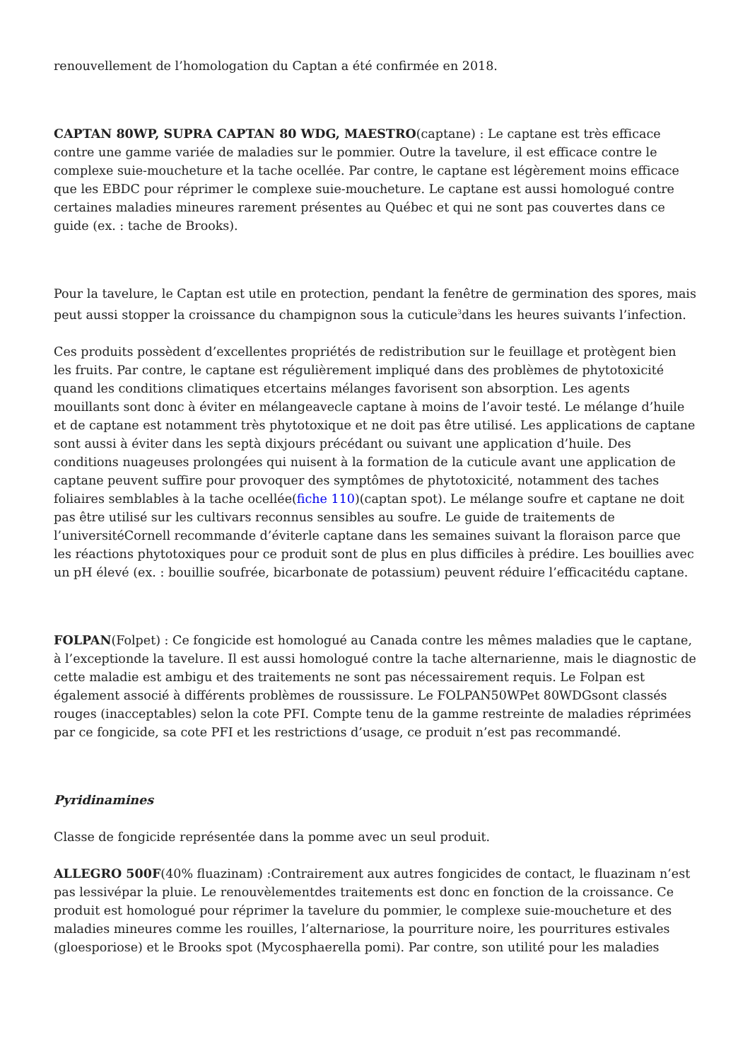renouvellement de l’homologation du Captan a été confirmée en 2018.
CAPTAN 80WP, SUPRA CAPTAN 80 WDG, MAESTRO(captane) : Le captane est très efficace contre une gamme variée de maladies sur le pommier. Outre la tavelure, il est efficace contre le complexe suie-moucheture et la tache ocellée. Par contre, le captane est légèrement moins efficace que les EBDC pour réprimer le complexe suie-moucheture. Le captane est aussi homologué contre certaines maladies mineures rarement présentes au Québec et qui ne sont pas couvertes dans ce guide (ex. : tache de Brooks).
Pour la tavelure, le Captan est utile en protection, pendant la fenêtre de germination des spores, mais peut aussi stopper la croissance du champignon sous la cuticule<sup>3</sup>dans les heures suivants l’infection.
Ces produits possèdent d’excellentes propriétés de redistribution sur le feuillage et protègent bien les fruits. Par contre, le captane est régulièrement impliqué dans des problèmes de phytotoxicité quand les conditions climatiques etcertains mélanges favorisent son absorption. Les agents mouillants sont donc à éviter en mélangeavecle captane à moins de l’avoir testé. Le mélange d’huile et de captane est notamment très phytotoxique et ne doit pas être utilisé. Les applications de captane sont aussi à éviter dans les septà dixjours précédant ou suivant une application d’huile. Des conditions nuageuses prolongées qui nuisent à la formation de la cuticule avant une application de captane peuvent suffire pour provoquer des symptômes de phytotoxicité, notamment des taches foliaires semblables à la tache ocellée(fiche 110)(captan spot). Le mélange soufre et captane ne doit pas être utilisé sur les cultivars reconnus sensibles au soufre. Le guide de traitements de l’universitéCornell recommande d’éviterle captane dans les semaines suivant la floraison parce que les réactions phytotoxiques pour ce produit sont de plus en plus difficiles à prédire. Les bouillies avec un pH élevé (ex. : bouillie soufrée, bicarbonate de potassium) peuvent réduire l’efficacitédu captane.
FOLPAN(Folpet) : Ce fongicide est homologué au Canada contre les mêmes maladies que le captane, à l’exceptionde la tavelure. Il est aussi homologué contre la tache alternarienne, mais le diagnostic de cette maladie est ambigu et des traitements ne sont pas nécessairement requis. Le Folpan est également associé à différents problèmes de roussissure. Le FOLPAN50WPet 80WDGsont classés rouges (inacceptables) selon la cote PFI. Compte tenu de la gamme restreinte de maladies réprimées par ce fongicide, sa cote PFI et les restrictions d’usage, ce produit n’est pas recommandé.
Pyridinamines
Classe de fongicide représentée dans la pomme avec un seul produit.
ALLEGRO 500F(40% fluazinam) :Contrairement aux autres fongicides de contact, le fluazinam n’est pas lessivépar la pluie. Le renouvèlementdes traitements est donc en fonction de la croissance. Ce produit est homologué pour réprimer la tavelure du pommier, le complexe suie-moucheture et des maladies mineures comme les rouilles, l’alternariose, la pourriture noire, les pourritures estivales (gloesporiose) et le Brooks spot (Mycosphaerella pomi). Par contre, son utilité pour les maladies